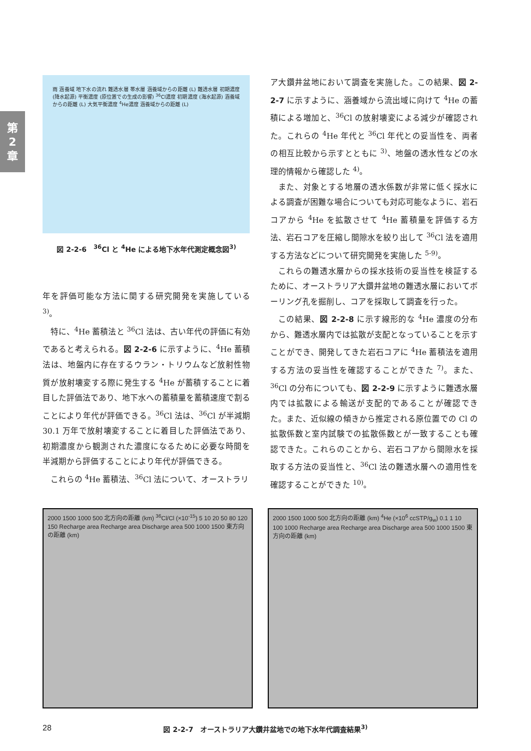第
2
章
雨 涵養域 地下水の流れ 難透水層 帯水層 涵養域からの距離 (L) 難透水層 初期濃度 (降水起源) 平衡濃度 (原位置での生成の影響) <sup>36</sup>Cl濃度 初期濃度 (海水起源) 涵養域からの距離 (L) 大気平衡濃度 <sup>4</sup>He濃度 涵養域からの距離 (L)
図 2-2-6　<sup>36</sup>Cl と <sup>4</sup>He による地下水年代測定概念図<sup>3)</sup>
年を評価可能な方法に関する研究開発を実施している <sup>3)</sup>。
特に、<sup>4</sup>He 蓄積法と <sup>36</sup>Cl 法は、古い年代の評価に有効であると考えられる。図 2-2-6 に示すように、<sup>4</sup>He 蓄積法は、地盤内に存在するウラン・トリウムなど放射性物質が放射壊変する際に発生する <sup>4</sup>He が蓄積することに着目した評価法であり、地下水への蓄積量を蓄積速度で割ることにより年代が評価できる。<sup>36</sup>Cl 法は、<sup>36</sup>Cl が半減期 30.1 万年で放射壊変することに着目した評価法であり、初期濃度から観測された濃度になるために必要な時間を半減期から評価することにより年代が評価できる。
これらの <sup>4</sup>He 蓄積法、<sup>36</sup>Cl 法について、オーストラリ
ア大鑽井盆地において調査を実施した。この結果、図 2-2-7 に示すように、涵養域から流出域に向けて <sup>4</sup>He の蓄積による増加と、<sup>36</sup>Cl の放射壊変による減少が確認された。これらの <sup>4</sup>He 年代と <sup>36</sup>Cl 年代との妥当性を、両者の相互比較から示すとともに <sup>3)</sup>、地盤の透水性などの水理的情報から確認した <sup>4)</sup>。
また、対象とする地層の透水係数が非常に低く採水による調査が困難な場合についても対応可能なように、岩石コアから <sup>4</sup>He を拡散させて <sup>4</sup>He 蓄積量を評価する方法、岩石コアを圧縮し間隙水を絞り出して <sup>36</sup>Cl 法を適用する方法などについて研究開発を実施した <sup>5-9)</sup>。
これらの難透水層からの採水技術の妥当性を検証するために、オーストラリア大鑽井盆地の難透水層においてボーリング孔を掘削し、コアを採取して調査を行った。
この結果、図 2-2-8 に示す線形的な <sup>4</sup>He 濃度の分布から、難透水層内では拡散が支配となっていることを示すことができ、開発してきた岩石コアに <sup>4</sup>He 蓄積法を適用する方法の妥当性を確認することができた <sup>7)</sup>。また、<sup>36</sup>Cl の分布についても、図 2-2-9 に示すように難透水層内では拡散による輸送が支配的であることが確認できた。また、近似線の傾きから推定される原位置での Cl の拡散係数と室内試験での拡散係数とが一致することも確認できた。これらのことから、岩石コアから間隙水を採取する方法の妥当性と、<sup>36</sup>Cl 法の難透水層への適用性を確認することができた <sup>10)</sup>。
2000 1500 1000 500 北方向の距離 (km) <sup>36</sup>Cl/Cl (×10<sup>-15</sup>) 5 10 20 50 80 120 150 Recharge area Recharge area Discharge area 500 1000 1500 東方向の距離 (km)
2000 1500 1000 500 北方向の距離 (km) <sup>4</sup>He (×10<sup>6</sup> ccSTP/g<sub>w</sub>) 0.1 1 10 100 1000 Recharge area Recharge area Discharge area 500 1000 1500 東方向の距離 (km)
図 2-2-7　オーストラリア大鑽井盆地での地下水年代調査結果<sup>3)</sup>
28